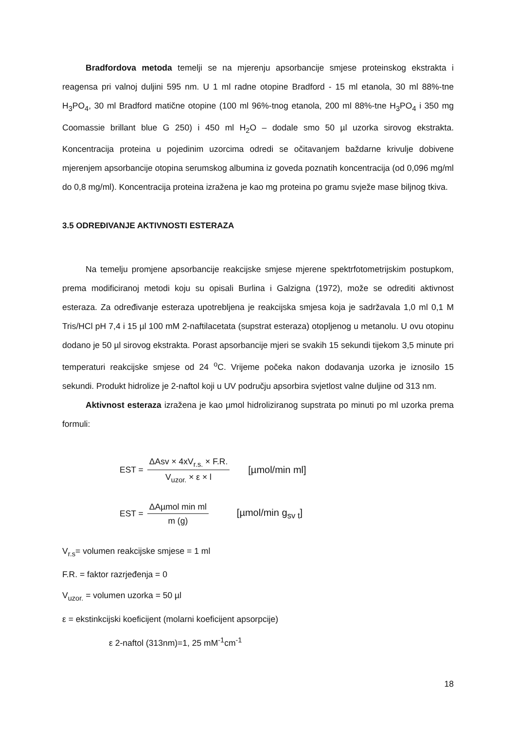Bradfordova metoda temelji se na mjerenju apsorbancije smjese proteinskog ekstrakta i reagensa pri valnoj duljini 595 nm. U 1 ml radne otopine Bradford - 15 ml etanola, 30 ml 88%-tne H<sub>3</sub>PO<sub>4</sub>, 30 ml Bradford matične otopine (100 ml 96%-tnog etanola, 200 ml 88%-tne H<sub>3</sub>PO<sub>4</sub> i 350 mg Coomassie brillant blue G 250) i 450 ml H<sub>2</sub>O – dodale smo 50 µl uzorka sirovog ekstrakta. Koncentracija proteina u pojedinim uzorcima odredi se očitavanjem baždarne krivulje dobivene mjerenjem apsorbancije otopina serumskog albumina iz goveda poznatih koncentracija (od 0,096 mg/ml do 0,8 mg/ml). Koncentracija proteina izražena je kao mg proteina po gramu svježe mase biljnog tkiva.
3.5 ODREĐIVANJE AKTIVNOSTI ESTERAZA
Na temelju promjene apsorbancije reakcijske smjese mjerene spektrfotometrijskim postupkom, prema modificiranoj metodi koju su opisali Burlina i Galzigna (1972), može se odrediti aktivnost esteraza. Za određivanje esteraza upotrebljena je reakcijska smjesa koja je sadržavala 1,0 ml 0,1 M Tris/HCl pH 7,4 i 15 µl 100 mM 2-naftilacetata (supstrat esteraza) otopljenog u metanolu. U ovu otopinu dodano je 50 µl sirovog ekstrakta. Porast apsorbancije mjeri se svakih 15 sekundi tijekom 3,5 minute pri temperaturi reakcijske smjese od 24 <sup>o</sup>C. Vrijeme počeka nakon dodavanja uzorka je iznosilo 15 sekundi. Produkt hidrolize je 2-naftol koji u UV području apsorbira svjetlost valne duljine od 313 nm.
Aktivnost esteraza izražena je kao µmol hidroliziranog supstrata po minuti po ml uzorka prema formuli:
EST = ΔAsv × 4xV<sub>r.s.</sub> × F.R. V<sub>uzor.</sub> × ε × l [µmol/min ml]
EST = ΔAµmol min ml m (g) [µmol/min g<sub>sv t</sub>]
V<sub>r.s</sub>= volumen reakcijske smjese = 1 ml
F.R. = faktor razrjeđenja = 0
V<sub>uzor.</sub> = volumen uzorka = 50 µl
ε = ekstinkcijski koeficijent (molarni koeficijent apsorpcije)
ε 2-naftol (313nm)=1, 25 mM<sup>-1</sup>cm<sup>-1</sup>
18